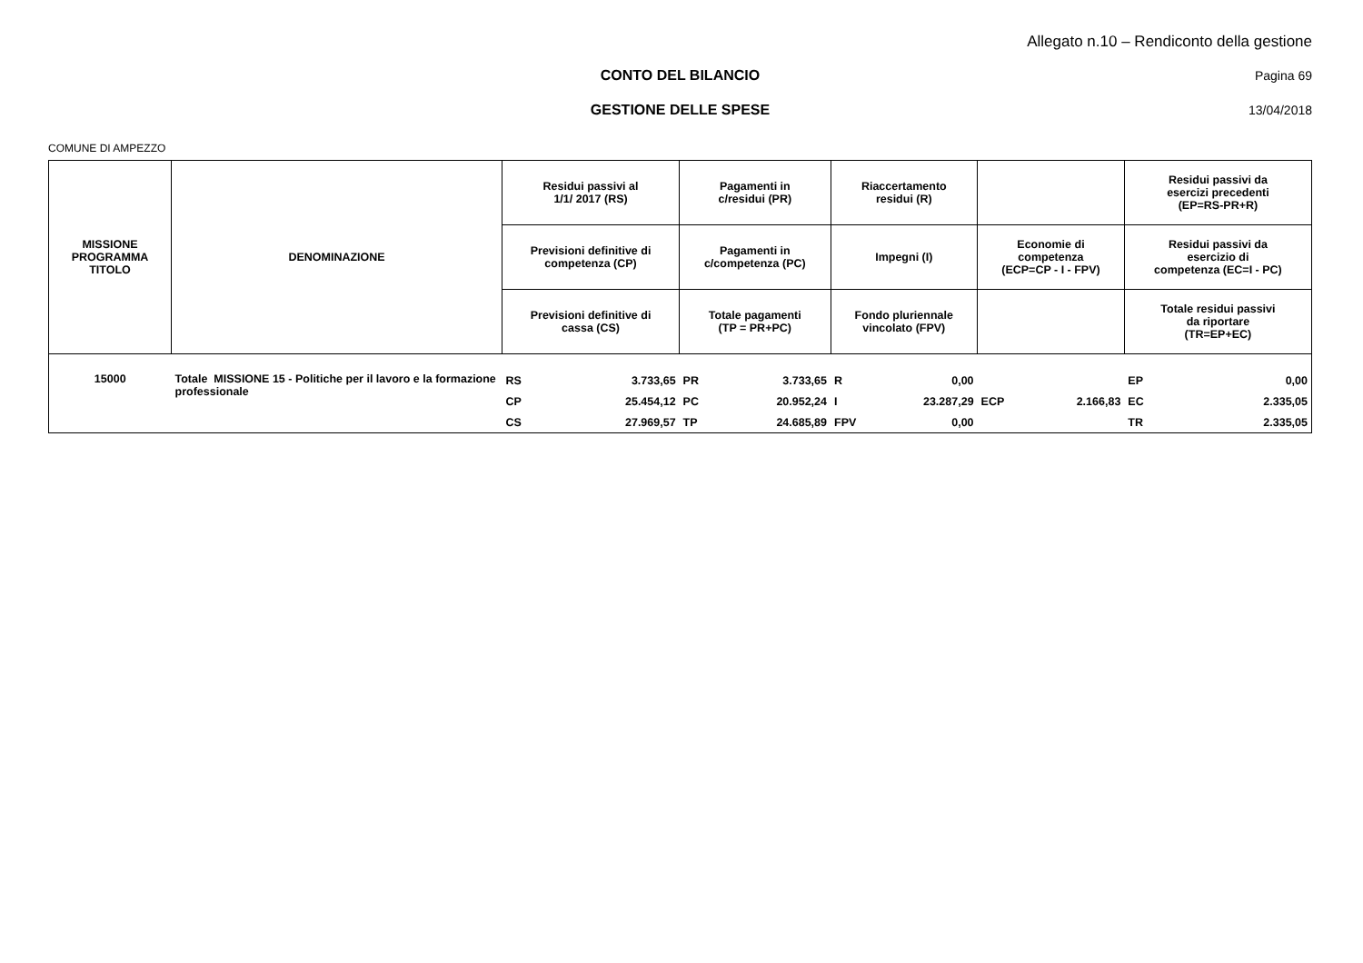Allegato n.10 – Rendiconto della gestione
CONTO DEL BILANCIO Pagina 69
GESTIONE DELLE SPESE 13/04/2018
COMUNE DI AMPEZZO
| MISSIONE PROGRAMMA TITOLO | DENOMINAZIONE | Residui passivi al 1/1/ 2017 (RS) | | Pagamenti in c/residui (PR) | | Riaccertamento residui (R) | | | | Residui passivi da esercizi precedenti (EP=RS-PR+R) | |
| --- | --- | --- | --- | --- | --- | --- | --- | --- | --- | --- | --- |
| | | Previsioni definitive di competenza (CP) | | Pagamenti in c/competenza (PC) | | Impegni (I) | | Economie di competenza (ECP=CP - I - FPV) | | Residui passivi da esercizio di competenza (EC=I - PC) | |
| | | Previsioni definitive di cassa (CS) | | Totale pagamenti (TP = PR+PC) | | Fondo pluriennale vincolato (FPV) | | | | Totale residui passivi da riportare (TR=EP+EC) | |
| 15000 | Totale MISSIONE 15 - Politiche per il lavoro e la formazione professionale | RS | 3.733,65 | PR | 3.733,65 | R | 0,00 | | | EP | 0,00 |
| | | CP | 25.454,12 | PC | 20.952,24 | I | 23.287,29 | ECP | 2.166,83 | EC | 2.335,05 |
| | | CS | 27.969,57 | TP | 24.685,89 | FPV | 0,00 | | | TR | 2.335,05 |